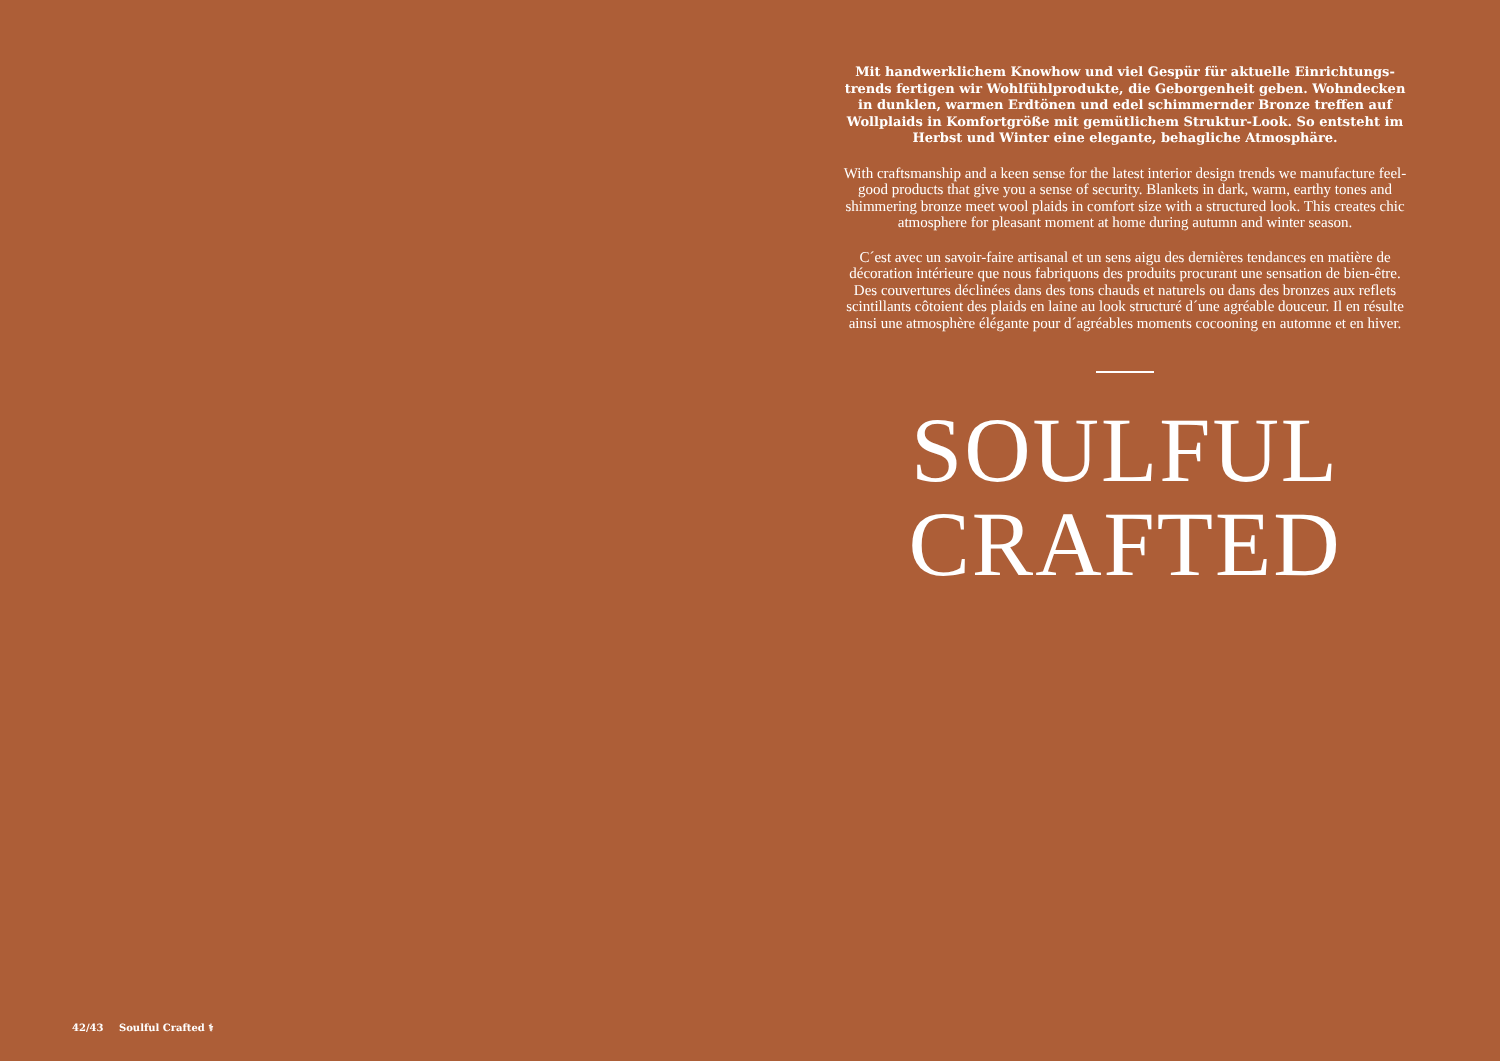Mit handwerklichem Knowhow und viel Gespür für aktuelle Einrichtungs­trends fertigen wir Wohlfühlprodukte, die Geborgenheit geben. Wohndecken in dunklen, warmen Erdtönen und edel schimmernder Bronze treffen auf Wollplaids in Komfortgröße mit gemütlichem Struktur-Look. So entsteht im Herbst und Winter eine elegante, behagliche Atmosphäre.
With craftsmanship and a keen sense for the latest interior design trends we manufacture feel-good products that give you a sense of security. Blankets in dark, warm, earthy tones and shimmering bronze meet wool plaids in comfort size with a structured look. This creates chic atmosphere for pleasant moment at home during autumn and winter season.
C´est avec un savoir-faire artisanal et un sens aigu des dernières tendances en matière de décoration intérieure que nous fabriquons des produits procurant une sensation de bien-être. Des couvertures déclinées dans des tons chauds et naturels ou dans des bronzes aux reflets scintillants côtoient des plaids en laine au look structuré d´une agréable douceur. Il en résulte ainsi une atmosphère élégante pour d´agréables moments cocooning en automne et en hiver.
SOULFUL
CRAFTED
42/43 Soulful Crafted ⚕